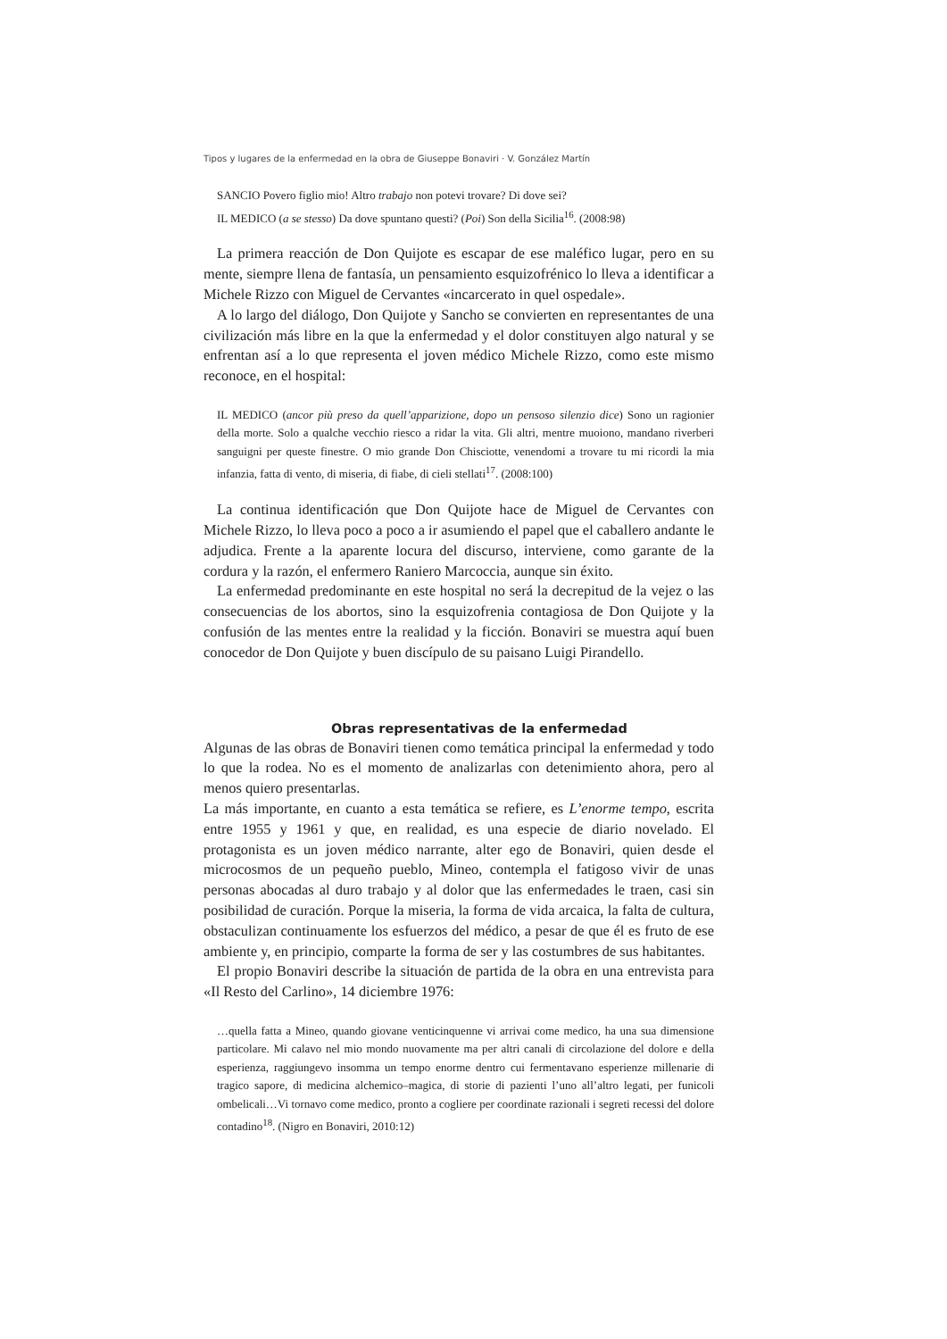Tipos y lugares de la enfermedad en la obra de Giuseppe Bonaviri · V. González Martín
SANCIO Povero figlio mio! Altro trabajo non potevi trovare? Di dove sei?
IL MEDICO (a se stesso) Da dove spuntano questi? (Poi) Son della Sicilia<sup>16</sup>. (2008:98)
La primera reacción de Don Quijote es escapar de ese maléfico lugar, pero en su mente, siempre llena de fantasía, un pensamiento esquizofrénico lo lleva a identificar a Michele Rizzo con Miguel de Cervantes «incarcerato in quel ospedale».
A lo largo del diálogo, Don Quijote y Sancho se convierten en representantes de una civilización más libre en la que la enfermedad y el dolor constituyen algo natural y se enfrentan así a lo que representa el joven médico Michele Rizzo, como este mismo reconoce, en el hospital:
IL MEDICO (ancor più preso da quell’apparizione, dopo un pensoso silenzio dice) Sono un ragionier della morte. Solo a qualche vecchio riesco a ridar la vita. Gli altri, mentre muoiono, mandano riverberi sanguigni per queste finestre. O mio grande Don Chisciotte, venendomi a trovare tu mi ricordi la mia infanzia, fatta di vento, di miseria, di fiabe, di cieli stellati<sup>17</sup>. (2008:100)
La continua identificación que Don Quijote hace de Miguel de Cervantes con Michele Rizzo, lo lleva poco a poco a ir asumiendo el papel que el caballero andante le adjudica. Frente a la aparente locura del discurso, interviene, como garante de la cordura y la razón, el enfermero Raniero Marcoccia, aunque sin éxito.
La enfermedad predominante en este hospital no será la decrepitud de la vejez o las consecuencias de los abortos, sino la esquizofrenia contagiosa de Don Quijote y la confusión de las mentes entre la realidad y la ficción. Bonaviri se muestra aquí buen conocedor de Don Quijote y buen discípulo de su paisano Luigi Pirandello.
Obras representativas de la enfermedad
Algunas de las obras de Bonaviri tienen como temática principal la enfermedad y todo lo que la rodea. No es el momento de analizarlas con detenimiento ahora, pero al menos quiero presentarlas.
La más importante, en cuanto a esta temática se refiere, es L’enorme tempo, escrita entre 1955 y 1961 y que, en realidad, es una especie de diario novelado. El protagonista es un joven médico narrante, alter ego de Bonaviri, quien desde el microcosmos de un pequeño pueblo, Mineo, contempla el fatigoso vivir de unas personas abocadas al duro trabajo y al dolor que las enfermedades le traen, casi sin posibilidad de curación. Porque la miseria, la forma de vida arcaica, la falta de cultura, obstaculizan continuamente los esfuerzos del médico, a pesar de que él es fruto de ese ambiente y, en principio, comparte la forma de ser y las costumbres de sus habitantes.
El propio Bonaviri describe la situación de partida de la obra en una entrevista para «Il Resto del Carlino», 14 diciembre 1976:
…quella fatta a Mineo, quando giovane venticinquenne vi arrivai come medico, ha una sua dimensione particolare. Mi calavo nel mio mondo nuovamente ma per altri canali di circolazione del dolore e della esperienza, raggiungevo insomma un tempo enorme dentro cui fermentavano esperienze millenarie di tragico sapore, di medicina alchemico–magica, di storie di pazienti l’uno all’altro legati, per funicoli ombelicali…Vi tornavo come medico, pronto a cogliere per coordinate razionali i segreti recessi del dolore contadino<sup>18</sup>. (Nigro en Bonaviri, 2010:12)